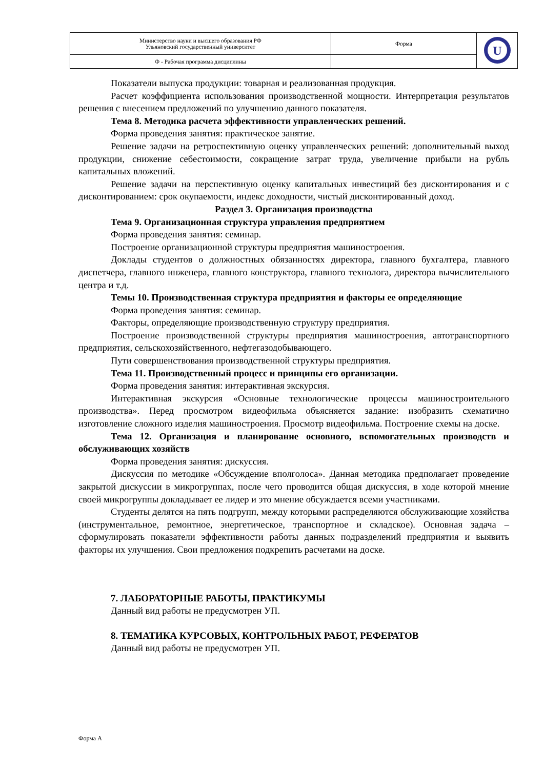| Министерство науки и высшего образования РФ Ульяновский государственный университет | Форма | U |
| Ф - Рабочая программа дисциплины | | |
Показатели выпуска продукции: товарная и реализованная продукция.
Расчет коэффициента использования производственной мощности. Интерпретация результатов решения с внесением предложений по улучшению данного показателя.
Тема 8. Методика расчета эффективности управленческих решений.
Форма проведения занятия: практическое занятие.
Решение задачи на ретроспективную оценку управленческих решений: дополнительный выход продукции, снижение себестоимости, сокращение затрат труда, увеличение прибыли на рубль капитальных вложений.
Решение задачи на перспективную оценку капитальных инвестиций без дисконтирования и с дисконтированием: срок окупаемости, индекс доходности, чистый дисконтированный доход.
Раздел 3. Организация производства
Тема 9. Организационная структура управления предприятием
Форма проведения занятия: семинар.
Построение организационной структуры предприятия машиностроения.
Доклады студентов о должностных обязанностях директора, главного бухгалтера, главного диспетчера, главного инженера, главного конструктора, главного технолога, директора вычислительного центра и т.д.
Темы 10. Производственная структура предприятия и факторы ее определяющие
Форма проведения занятия: семинар.
Факторы, определяющие производственную структуру предприятия.
Построение производственной структуры предприятия машиностроения, автотранспортного предприятия, сельскохозяйственного, нефтегазодобывающего.
Пути совершенствования производственной структуры предприятия.
Тема 11. Производственный процесс и принципы его организации.
Форма проведения занятия: интерактивная экскурсия.
Интерактивная экскурсия «Основные технологические процессы машиностроительного производства». Перед просмотром видеофильма объясняется задание: изобразить схематично изготовление сложного изделия машиностроения. Просмотр видеофильма. Построение схемы на доске.
Тема 12. Организация и планирование основного, вспомогательных производств и обслуживающих хозяйств
Форма проведения занятия: дискуссия.
Дискуссия по методике «Обсуждение вполголоса». Данная методика предполагает проведение закрытой дискуссии в микрогруппах, после чего проводится общая дискуссия, в ходе которой мнение своей микрогруппы докладывает ее лидер и это мнение обсуждается всеми участниками.
Студенты делятся на пять подгрупп, между которыми распределяются обслуживающие хозяйства (инструментальное, ремонтное, энергетическое, транспортное и складское). Основная задача – сформулировать показатели эффективности работы данных подразделений предприятия и выявить факторы их улучшения. Свои предложения подкрепить расчетами на доске.
7. ЛАБОРАТОРНЫЕ РАБОТЫ, ПРАКТИКУМЫ
Данный вид работы не предусмотрен УП.
8. ТЕМАТИКА КУРСОВЫХ, КОНТРОЛЬНЫХ РАБОТ, РЕФЕРАТОВ
Данный вид работы не предусмотрен УП.
Форма А